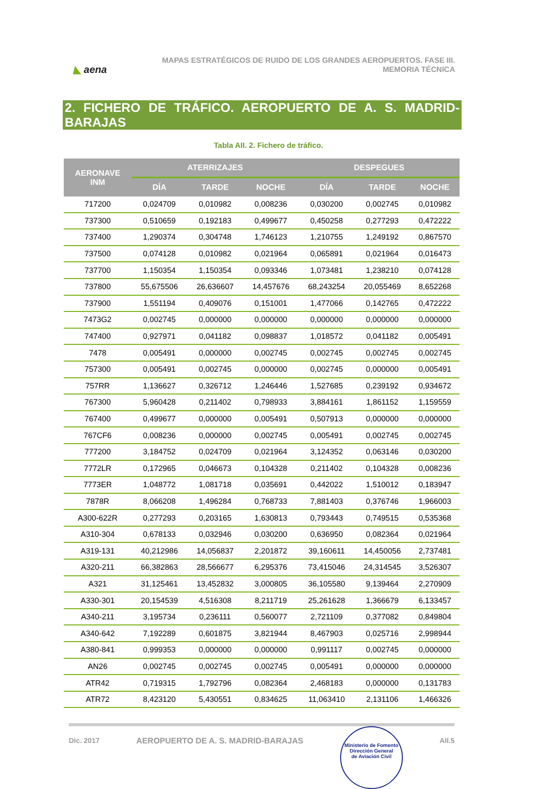◣ aena
MAPAS ESTRATÉGICOS DE RUIDO DE LOS GRANDES AEROPUERTOS. FASE III.
MEMORIA TÉCNICA
2. FICHERO DE TRÁFICO. AEROPUERTO DE A. S. MADRID-BARAJAS
Tabla AII. 2. Fichero de tráfico.
| AERONAVE INM | ATERRIZAJES | | | DESPEGUES | | |
| --- | --- | --- | --- | --- | --- | --- |
| | DÍA | TARDE | NOCHE | DÍA | TARDE | NOCHE |
| 717200 | 0,024709 | 0,010982 | 0,008236 | 0,030200 | 0,002745 | 0,010982 |
| 737300 | 0,510659 | 0,192183 | 0,499677 | 0,450258 | 0,277293 | 0,472222 |
| 737400 | 1,290374 | 0,304748 | 1,746123 | 1,210755 | 1,249192 | 0,867570 |
| 737500 | 0,074128 | 0,010982 | 0,021964 | 0,065891 | 0,021964 | 0,016473 |
| 737700 | 1,150354 | 1,150354 | 0,093346 | 1,073481 | 1,238210 | 0,074128 |
| 737800 | 55,675506 | 26,636607 | 14,457676 | 68,243254 | 20,055469 | 8,652268 |
| 737900 | 1,551194 | 0,409076 | 0,151001 | 1,477066 | 0,142765 | 0,472222 |
| 7473G2 | 0,002745 | 0,000000 | 0,000000 | 0,000000 | 0,000000 | 0,000000 |
| 747400 | 0,927971 | 0,041182 | 0,098837 | 1,018572 | 0,041182 | 0,005491 |
| 7478 | 0,005491 | 0,000000 | 0,002745 | 0,002745 | 0,002745 | 0,002745 |
| 757300 | 0,005491 | 0,002745 | 0,000000 | 0,002745 | 0,000000 | 0,005491 |
| 757RR | 1,136627 | 0,326712 | 1,246446 | 1,527685 | 0,239192 | 0,934672 |
| 767300 | 5,960428 | 0,211402 | 0,798933 | 3,884161 | 1,861152 | 1,159559 |
| 767400 | 0,499677 | 0,000000 | 0,005491 | 0,507913 | 0,000000 | 0,000000 |
| 767CF6 | 0,008236 | 0,000000 | 0,002745 | 0,005491 | 0,002745 | 0,002745 |
| 777200 | 3,184752 | 0,024709 | 0,021964 | 3,124352 | 0,063146 | 0,030200 |
| 7772LR | 0,172965 | 0,046673 | 0,104328 | 0,211402 | 0,104328 | 0,008236 |
| 7773ER | 1,048772 | 1,081718 | 0,035691 | 0,442022 | 1,510012 | 0,183947 |
| 7878R | 8,066208 | 1,496284 | 0,768733 | 7,881403 | 0,376746 | 1,966003 |
| A300-622R | 0,277293 | 0,203165 | 1,630813 | 0,793443 | 0,749515 | 0,535368 |
| A310-304 | 0,678133 | 0,032946 | 0,030200 | 0,636950 | 0,082364 | 0,021964 |
| A319-131 | 40,212986 | 14,056837 | 2,201872 | 39,160611 | 14,450056 | 2,737481 |
| A320-211 | 66,382863 | 28,566677 | 6,295376 | 73,415046 | 24,314545 | 3,526307 |
| A321 | 31,125461 | 13,452832 | 3,000805 | 36,105580 | 9,139464 | 2,270909 |
| A330-301 | 20,154539 | 4,516308 | 8,211719 | 25,261628 | 1,366679 | 6,133457 |
| A340-211 | 3,195734 | 0,236111 | 0,560077 | 2,721109 | 0,377082 | 0,849804 |
| A340-642 | 7,192289 | 0,601875 | 3,821944 | 8,467903 | 0,025716 | 2,998944 |
| A380-841 | 0,999353 | 0,000000 | 0,000000 | 0,991117 | 0,002745 | 0,000000 |
| AN26 | 0,002745 | 0,002745 | 0,002745 | 0,005491 | 0,000000 | 0,000000 |
| ATR42 | 0,719315 | 1,792796 | 0,082364 | 2,468183 | 0,000000 | 0,131783 |
| ATR72 | 8,423120 | 5,430551 | 0,834625 | 11,063410 | 2,131106 | 1,466326 |
Dic. 2017 AEROPUERTO DE A. S. MADRID-BARAJAS Ministerio de Fomento
Dirección General
de Aviación Civil AII.5